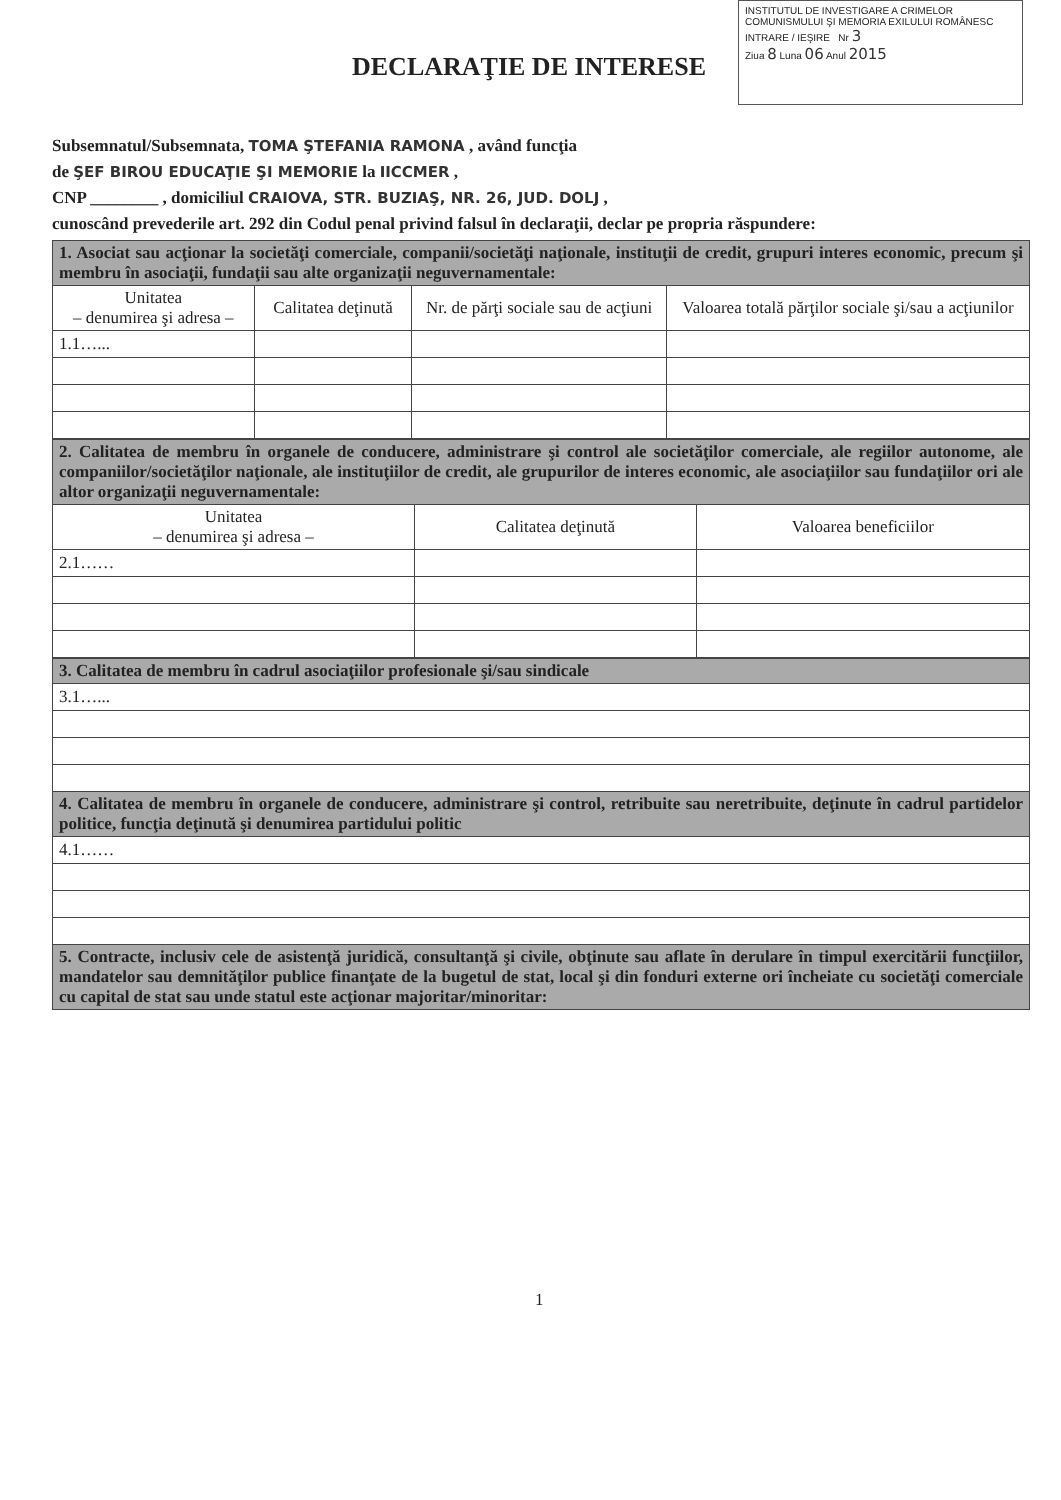INSTITUTUL DE INVESTIGARE A CRIMELOR COMUNISMULUI ŞI MEMORIA EXILULUI ROMÂNESC
INTRARE / IEŞIRE Nr 3
Ziua 8 Luna 06 Anul 2015
DECLARAŢIE DE INTERESE
Subsemnatul/Subsemnata, TOMA ŞTEFANIA RAMONA , având funcţia
de ŞEF BIROU EDUCAŢIE ŞI MEMORIE la IICCMER ,
CNP ________ , domiciliul CRAIOVA, STR. BUZIAŞ, NR. 26, JUD. DOLJ ,
cunoscând prevederile art. 292 din Codul penal privind falsul în declaraţii, declar pe propria răspundere:
| 1. Asociat sau acţionar la societăţi comerciale, companii/societăţi naţionale, instituţii de credit, grupuri interes economic, precum şi membru în asociaţii, fundaţii sau alte organizaţii neguvernamentale: | | | |
| Unitatea – denumirea şi adresa – | Calitatea deţinută | Nr. de părţi sociale sau de acţiuni | Valoarea totală părţilor sociale şi/sau a acţiunilor |
| 1.1…... | | | |
| 2. Calitatea de membru în organele de conducere, administrare şi control ale societăţilor comerciale, ale regiilor autonome, ale companiilor/societăţilor naţionale, ale instituţiilor de credit, ale grupurilor de interes economic, ale asociaţiilor sau fundaţiilor ori ale altor organizaţii neguvernamentale: | | |
| Unitatea – denumirea şi adresa – | Calitatea deţinută | Valoarea beneficiilor |
| 2.1…… | | |
| 3. Calitatea de membru în cadrul asociaţiilor profesionale şi/sau sindicale |
| 3.1…... |
| 4. Calitatea de membru în organele de conducere, administrare şi control, retribuite sau neretribuite, deţinute în cadrul partidelor politice, funcţia deţinută şi denumirea partidului politic |
| 4.1…… |
| 5. Contracte, inclusiv cele de asistenţă juridică, consultanţă şi civile, obţinute sau aflate în derulare în timpul exercitării funcţiilor, mandatelor sau demnităţilor publice finanţate de la bugetul de stat, local şi din fonduri externe ori încheiate cu societăţi comerciale cu capital de stat sau unde statul este acţionar majoritar/minoritar: |
1